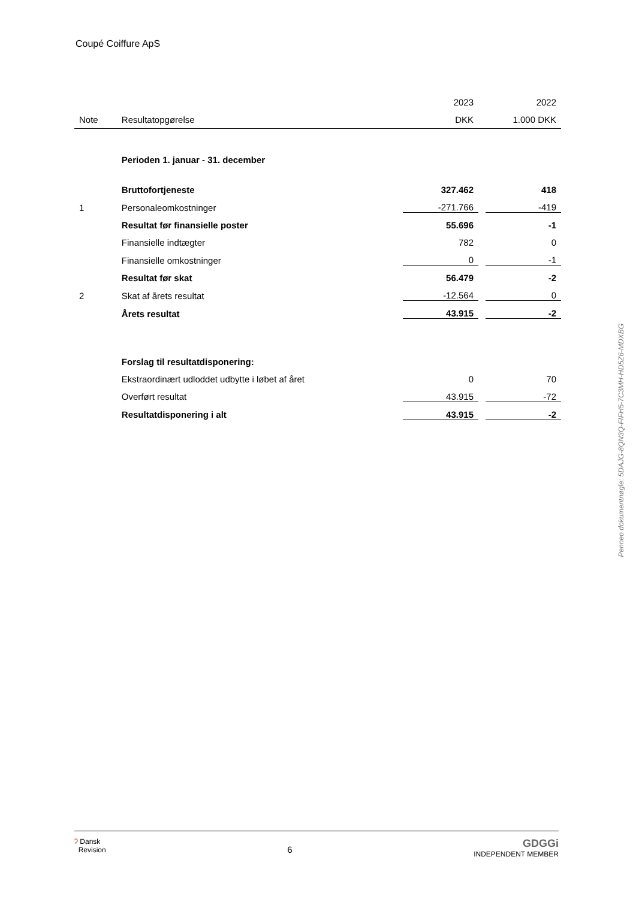Coupé Coiffure ApS
| | | 2023 | | 2022 |
| --- | --- | --- | --- | --- |
| Note | Resultatopgørelse | DKK | | 1.000 DKK |
| | Perioden 1. januar - 31. december | | | |
| | Bruttofortjeneste | 327.462 | | 418 |
| 1 | Personaleomkostninger | -271.766 | | -419 |
| | Resultat før finansielle poster | 55.696 | | -1 |
| | Finansielle indtægter | 782 | | 0 |
| | Finansielle omkostninger | 0 | | -1 |
| | Resultat før skat | 56.479 | | -2 |
| 2 | Skat af årets resultat | -12.564 | | 0 |
| | Årets resultat | 43.915 | | -2 |
| | Forslag til resultatdisponering: | | | |
| | Ekstraordinært udloddet udbytte i løbet af året | 0 | | 70 |
| | Overført resultat | 43.915 | | -72 |
| | Resultatdisponering i alt | 43.915 | | -2 |
Penneo dokumentnøgle: 5DAJG-8QN3Q-FIFH5-7C3MH-HD5Z6-MDXBG
ʔ Dansk
Revision
6
GDGGi
INDEPENDENT MEMBER